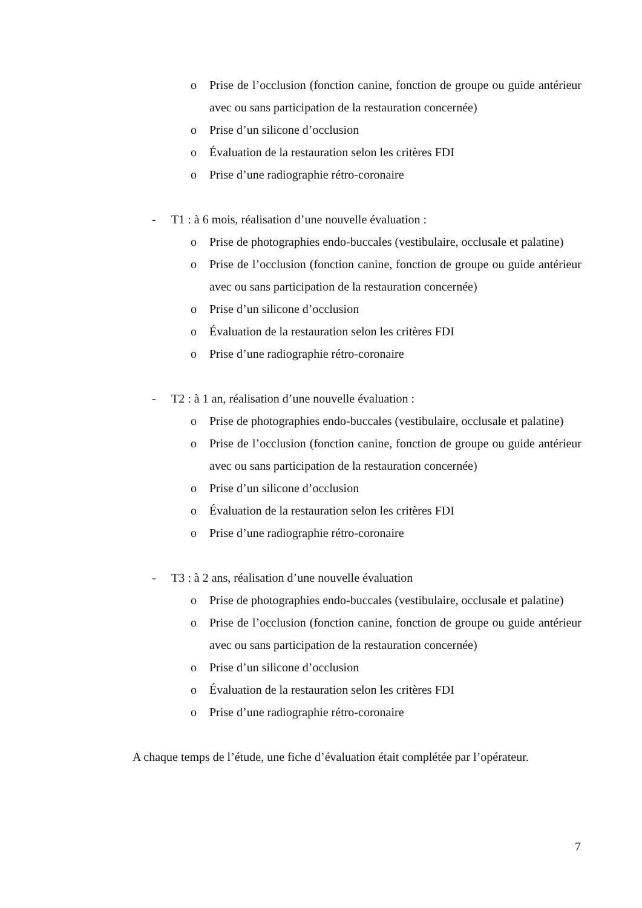o Prise de l’occlusion (fonction canine, fonction de groupe ou guide antérieur avec ou sans participation de la restauration concernée)
o Prise d’un silicone d’occlusion
o Évaluation de la restauration selon les critères FDI
o Prise d’une radiographie rétro-coronaire
- T1 : à 6 mois, réalisation d’une nouvelle évaluation :
o Prise de photographies endo-buccales (vestibulaire, occlusale et palatine)
o Prise de l’occlusion (fonction canine, fonction de groupe ou guide antérieur avec ou sans participation de la restauration concernée)
o Prise d’un silicone d’occlusion
o Évaluation de la restauration selon les critères FDI
o Prise d’une radiographie rétro-coronaire
- T2 : à 1 an, réalisation d’une nouvelle évaluation :
o Prise de photographies endo-buccales (vestibulaire, occlusale et palatine)
o Prise de l’occlusion (fonction canine, fonction de groupe ou guide antérieur avec ou sans participation de la restauration concernée)
o Prise d’un silicone d’occlusion
o Évaluation de la restauration selon les critères FDI
o Prise d’une radiographie rétro-coronaire
- T3 : à 2 ans, réalisation d’une nouvelle évaluation
o Prise de photographies endo-buccales (vestibulaire, occlusale et palatine)
o Prise de l’occlusion (fonction canine, fonction de groupe ou guide antérieur avec ou sans participation de la restauration concernée)
o Prise d’un silicone d’occlusion
o Évaluation de la restauration selon les critères FDI
o Prise d’une radiographie rétro-coronaire
A chaque temps de l’étude, une fiche d’évaluation était complétée par l’opérateur.
7